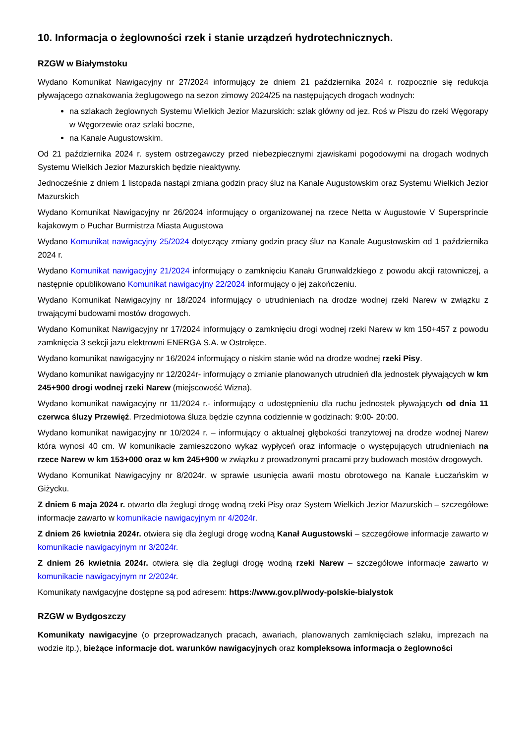10. Informacja o żeglowności rzek i stanie urządzeń hydrotechnicznych.
RZGW w Białymstoku
Wydano Komunikat Nawigacyjny nr 27/2024 informujący że dniem 21 października 2024 r. rozpocznie się redukcja pływającego oznakowania żeglugowego na sezon zimowy 2024/25 na następujących drogach wodnych:
na szlakach żeglownych Systemu Wielkich Jezior Mazurskich: szlak główny od jez. Roś w Piszu do rzeki Węgorapy w Węgorzewie oraz szlaki boczne,
na Kanale Augustowskim.
Od 21 października 2024 r. system ostrzegawczy przed niebezpiecznymi zjawiskami pogodowymi na drogach wodnych Systemu Wielkich Jezior Mazurskich będzie nieaktywny.
Jednocześnie z dniem 1 listopada nastąpi zmiana godzin pracy śluz na Kanale Augustowskim oraz Systemu Wielkich Jezior Mazurskich
Wydano Komunikat Nawigacyjny nr 26/2024 informujący o organizowanej na rzece Netta w Augustowie V Supersprincie kajakowym o Puchar Burmistrza Miasta Augustowa
Wydano Komunikat nawigacyjny 25/2024 dotyczący zmiany godzin pracy śluz na Kanale Augustowskim od 1 października 2024 r.
Wydano Komunikat nawigacyjny 21/2024 informujący o zamknięciu Kanału Grunwaldzkiego z powodu akcji ratowniczej, a następnie opublikowano Komunikat nawigacyjny 22/2024 informujący o jej zakończeniu.
Wydano Komunikat Nawigacyjny nr 18/2024 informujący o utrudnieniach na drodze wodnej rzeki Narew w związku z trwającymi budowami mostów drogowych.
Wydano Komunikat Nawigacyjny nr 17/2024 informujący o zamknięciu drogi wodnej rzeki Narew w km 150+457 z powodu zamknięcia 3 sekcji jazu elektrowni ENERGA S.A. w Ostrołęce.
Wydano komunikat nawigacyjny nr 16/2024 informujący o niskim stanie wód na drodze wodnej rzeki Pisy.
Wydano komunikat nawigacyjny nr 12/2024r- informujący o zmianie planowanych utrudnień dla jednostek pływających w km 245+900 drogi wodnej rzeki Narew (miejscowość Wizna).
Wydano komunikat nawigacyjny nr 11/2024 r.- informujący o udostępnieniu dla ruchu jednostek pływających od dnia 11 czerwca śluzy Przewięź. Przedmiotowa śluza będzie czynna codziennie w godzinach: 9:00- 20:00.
Wydano komunikat nawigacyjny nr 10/2024 r. – informujący o aktualnej głębokości tranzytowej na drodze wodnej Narew która wynosi 40 cm. W komunikacie zamieszczono wykaz wypłyceń oraz informacje o występujących utrudnieniach na rzece Narew w km 153+000 oraz w km 245+900 w związku z prowadzonymi pracami przy budowach mostów drogowych.
Wydano Komunikat Nawigacyjny nr 8/2024r. w sprawie usunięcia awarii mostu obrotowego na Kanale Łuczańskim w Giżycku.
Z dniem 6 maja 2024 r. otwarto dla żeglugi drogę wodną rzeki Pisy oraz System Wielkich Jezior Mazurskich – szczegółowe informacje zawarto w komunikacie nawigacyjnym nr 4/2024r.
Z dniem 26 kwietnia 2024r. otwiera się dla żeglugi drogę wodną Kanał Augustowski – szczegółowe informacje zawarto w komunikacie nawigacyjnym nr 3/2024r.
Z dniem 26 kwietnia 2024r. otwiera się dla żeglugi drogę wodną rzeki Narew – szczegółowe informacje zawarto w komunikacie nawigacyjnym nr 2/2024r.
Komunikaty nawigacyjne dostępne są pod adresem: https://www.gov.pl/wody-polskie-bialystok
RZGW w Bydgoszczy
Komunikaty nawigacyjne (o przeprowadzanych pracach, awariach, planowanych zamknięciach szlaku, imprezach na wodzie itp.), bieżące informacje dot. warunków nawigacyjnych oraz kompleksowa informacja o żeglowności